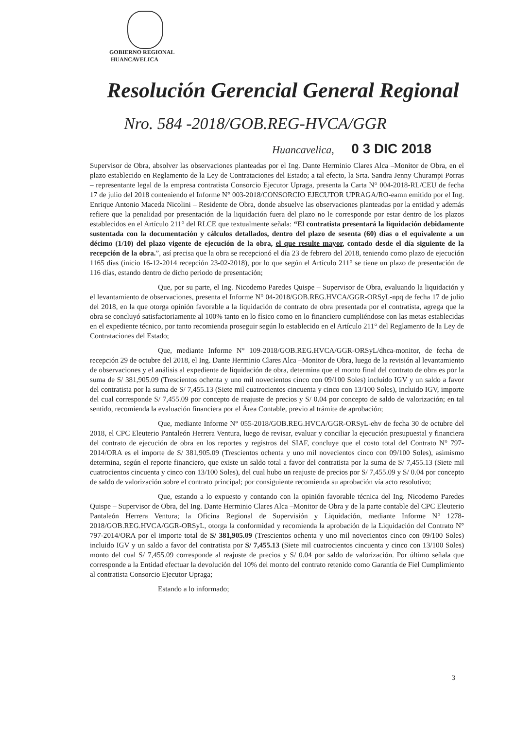GOBIERNO REGIONAL
HUANCAVELICA
Resolución Gerencial General Regional
Nro. 584 -2018/GOB.REG-HVCA/GGR
Huancavelica, 0 3 DIC 2018
Supervisor de Obra, absolver las observaciones planteadas por el Ing. Dante Herminio Clares Alca –Monitor de Obra, en el plazo establecido en Reglamento de la Ley de Contrataciones del Estado; a tal efecto, la Srta. Sandra Jenny Churampi Porras – representante legal de la empresa contratista Consorcio Ejecutor Upraga, presenta la Carta N° 004-2018-RL/CEU de fecha 17 de julio del 2018 conteniendo el Informe N° 003-2018/CONSORCIO EJECUTOR UPRAGA/RO-eamn emitido por el Ing. Enrique Antonio Maceda Nicolini – Residente de Obra, donde absuelve las observaciones planteadas por la entidad y además refiere que la penalidad por presentación de la liquidación fuera del plazo no le corresponde por estar dentro de los plazos establecidos en el Artículo 211° del RLCE que textualmente señala: “El contratista presentará la liquidación debidamente sustentada con la documentación y cálculos detallados, dentro del plazo de sesenta (60) días o el equivalente a un décimo (1/10) del plazo vigente de ejecución de la obra, el que resulte mayor, contado desde el día siguiente de la recepción de la obra.”, así precisa que la obra se recepcionó el día 23 de febrero del 2018, teniendo como plazo de ejecución 1165 días (inicio 16-12-2014 recepción 23-02-2018), por lo que según el Artículo 211° se tiene un plazo de presentación de 116 días, estando dentro de dicho periodo de presentación;
Que, por su parte, el Ing. Nicodemo Paredes Quispe – Supervisor de Obra, evaluando la liquidación y el levantamiento de observaciones, presenta el Informe N° 04-2018/GOB.REG.HVCA/GGR-ORSyL-npq de fecha 17 de julio del 2018, en la que otorga opinión favorable a la liquidación de contrato de obra presentada por el contratista, agrega que la obra se concluyó satisfactoriamente al 100% tanto en lo físico como en lo financiero cumpliéndose con las metas establecidas en el expediente técnico, por tanto recomienda proseguir según lo establecido en el Artículo 211° del Reglamento de la Ley de Contrataciones del Estado;
Que, mediante Informe N° 109-2018/GOB.REG.HVCA/GGR-ORSyL/dhca-monitor, de fecha de recepción 29 de octubre del 2018, el Ing. Dante Herminio Clares Alca –Monitor de Obra, luego de la revisión al levantamiento de observaciones y el análisis al expediente de liquidación de obra, determina que el monto final del contrato de obra es por la suma de S/ 381,905.09 (Trescientos ochenta y uno mil novecientos cinco con 09/100 Soles) incluido IGV y un saldo a favor del contratista por la suma de S/ 7,455.13 (Siete mil cuatrocientos cincuenta y cinco con 13/100 Soles), incluido IGV, importe del cual corresponde S/ 7,455.09 por concepto de reajuste de precios y S/ 0.04 por concepto de saldo de valorización; en tal sentido, recomienda la evaluación financiera por el Área Contable, previo al trámite de aprobación;
Que, mediante Informe N° 055-2018/GOB.REG.HVCA/GGR-ORSyL-ehv de fecha 30 de octubre del 2018, el CPC Eleuterio Pantaleón Herrera Ventura, luego de revisar, evaluar y conciliar la ejecución presupuestal y financiera del contrato de ejecución de obra en los reportes y registros del SIAF, concluye que el costo total del Contrato N° 797-2014/ORA es el importe de S/ 381,905.09 (Trescientos ochenta y uno mil novecientos cinco con 09/100 Soles), asimismo determina, según el reporte financiero, que existe un saldo total a favor del contratista por la suma de S/ 7,455.13 (Siete mil cuatrocientos cincuenta y cinco con 13/100 Soles), del cual hubo un reajuste de precios por S/ 7,455.09 y S/ 0.04 por concepto de saldo de valorización sobre el contrato principal; por consiguiente recomienda su aprobación vía acto resolutivo;
Que, estando a lo expuesto y contando con la opinión favorable técnica del Ing. Nicodemo Paredes Quispe – Supervisor de Obra, del Ing. Dante Herminio Clares Alca –Monitor de Obra y de la parte contable del CPC Eleuterio Pantaleón Herrera Ventura; la Oficina Regional de Supervisión y Liquidación, mediante Informe N° 1278-2018/GOB.REG.HVCA/GGR-ORSyL, otorga la conformidad y recomienda la aprobación de la Liquidación del Contrato N° 797-2014/ORA por el importe total de S/ 381,905.09 (Trescientos ochenta y uno mil novecientos cinco con 09/100 Soles) incluido IGV y un saldo a favor del contratista por S/ 7,455.13 (Siete mil cuatrocientos cincuenta y cinco con 13/100 Soles) monto del cual S/ 7,455.09 corresponde al reajuste de precios y S/ 0.04 por saldo de valorización. Por último señala que corresponde a la Entidad efectuar la devolución del 10% del monto del contrato retenido como Garantía de Fiel Cumplimiento al contratista Consorcio Ejecutor Upraga;
Estando a lo informado;
3